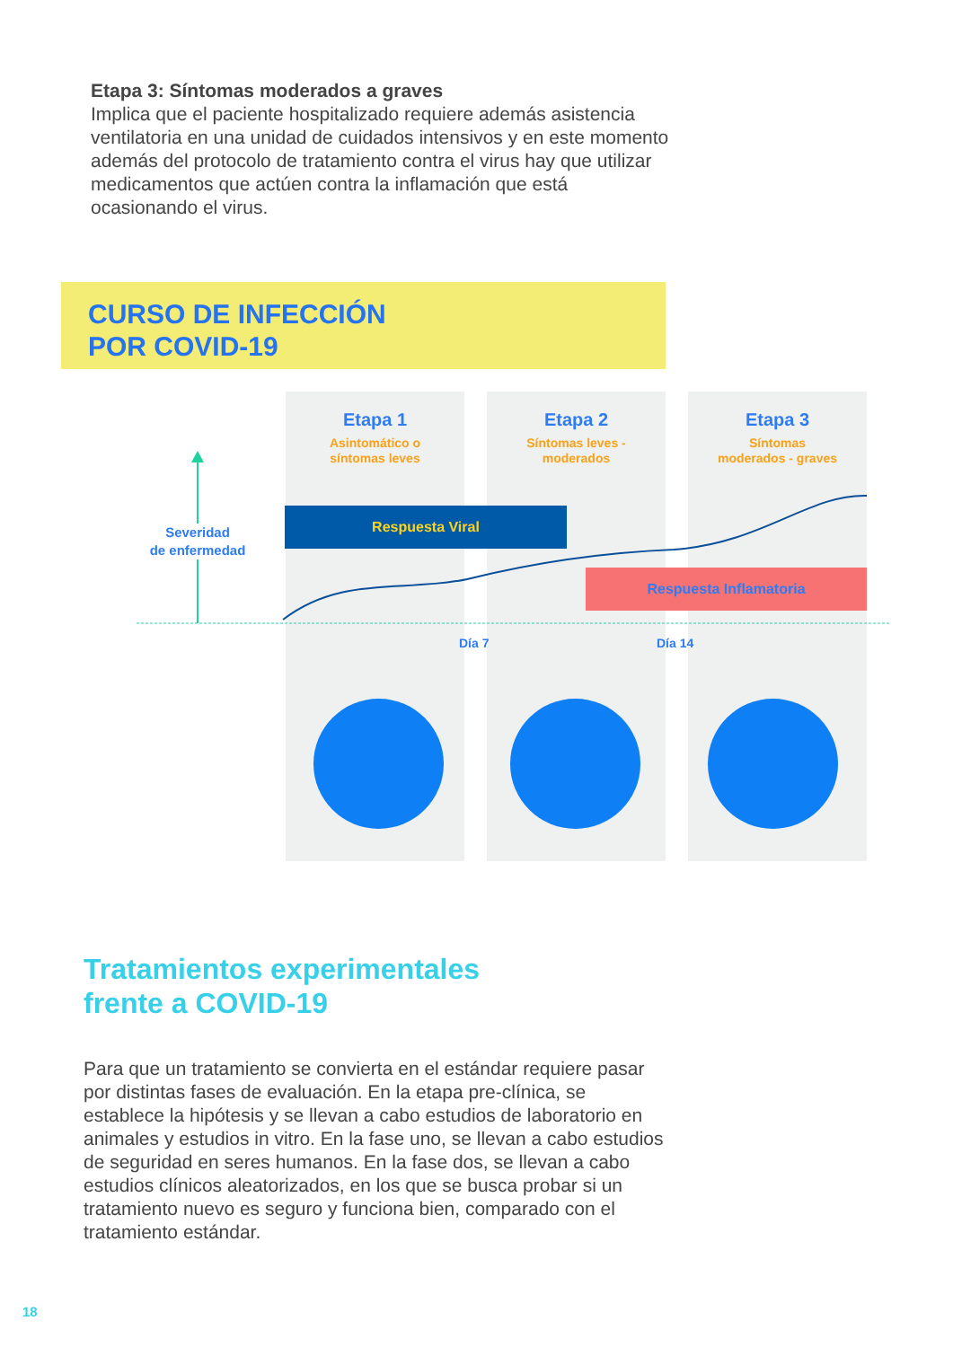Etapa 3: Síntomas moderados a graves
Implica que el paciente hospitalizado requiere además asistencia ventilatoria en una unidad de cuidados intensivos y en este momento además del protocolo de tratamiento contra el virus hay que utilizar medicamentos que actúen contra la inflamación que está ocasionando el virus.
CURSO DE INFECCIÓN
POR COVID-19
Etapa 1
Asintomático o
síntomas leves
Etapa 2
Síntomas leves -
moderados
Etapa 3
Síntomas
moderados - graves
Respuesta Viral
Respuesta Inflamatoria
Severidad
de enfermedad
Día 7 Día 14
Tratamientos experimentales
frente a COVID-19
Para que un tratamiento se convierta en el estándar requiere pasar por distintas fases de evaluación. En la etapa pre-clínica, se establece la hipótesis y se llevan a cabo estudios de laboratorio en animales y estudios in vitro. En la fase uno, se llevan a cabo estudios de seguridad en seres humanos. En la fase dos, se llevan a cabo estudios clínicos aleatorizados, en los que se busca probar si un tratamiento nuevo es seguro y funciona bien, comparado con el tratamiento estándar.
18